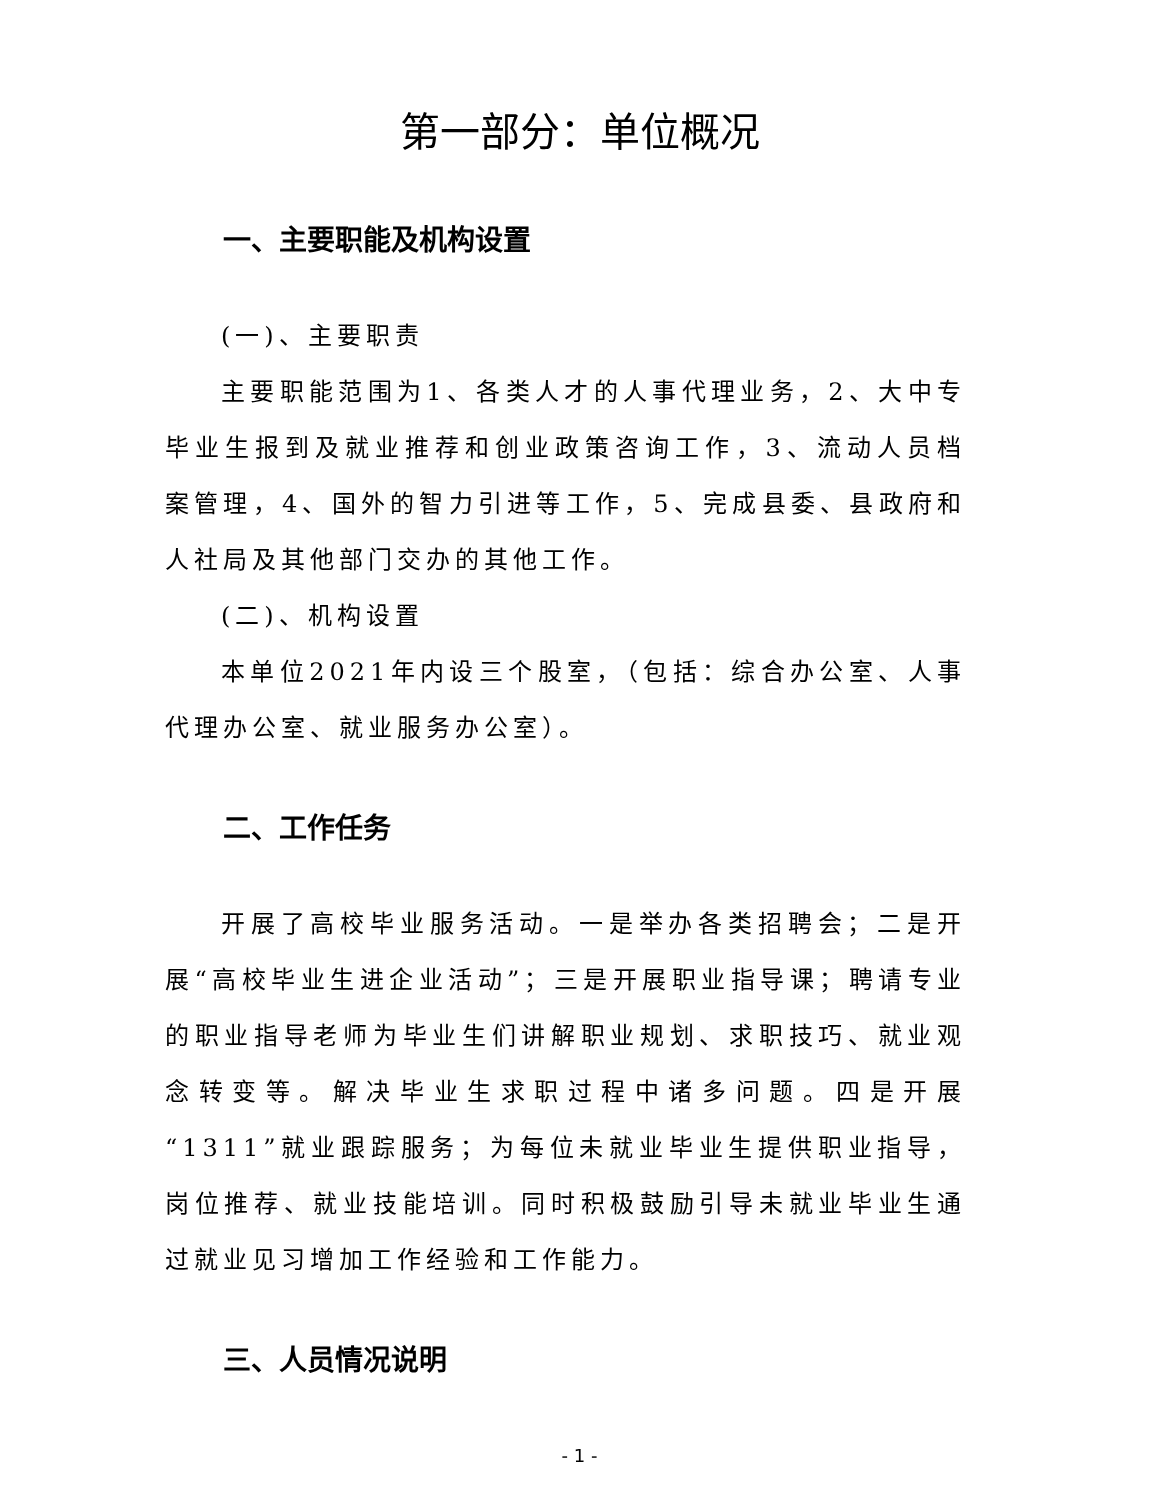第一部分：单位概况
一、主要职能及机构设置
(一)、主要职责
主要职能范围为1、各类人才的人事代理业务，2、大中专毕业生报到及就业推荐和创业政策咨询工作，3、流动人员档案管理，4、国外的智力引进等工作，5、完成县委、县政府和人社局及其他部门交办的其他工作。
(二)、机构设置
本单位2021年内设三个股室，（包括：综合办公室、人事代理办公室、就业服务办公室）。
二、工作任务
开展了高校毕业服务活动。一是举办各类招聘会；二是开展“高校毕业生进企业活动”；三是开展职业指导课；聘请专业的职业指导老师为毕业生们讲解职业规划、求职技巧、就业观念转变等。解决毕业生求职过程中诸多问题。四是开展“1311”就业跟踪服务；为每位未就业毕业生提供职业指导，岗位推荐、就业技能培训。同时积极鼓励引导未就业毕业生通过就业见习增加工作经验和工作能力。
三、人员情况说明
- 1 -